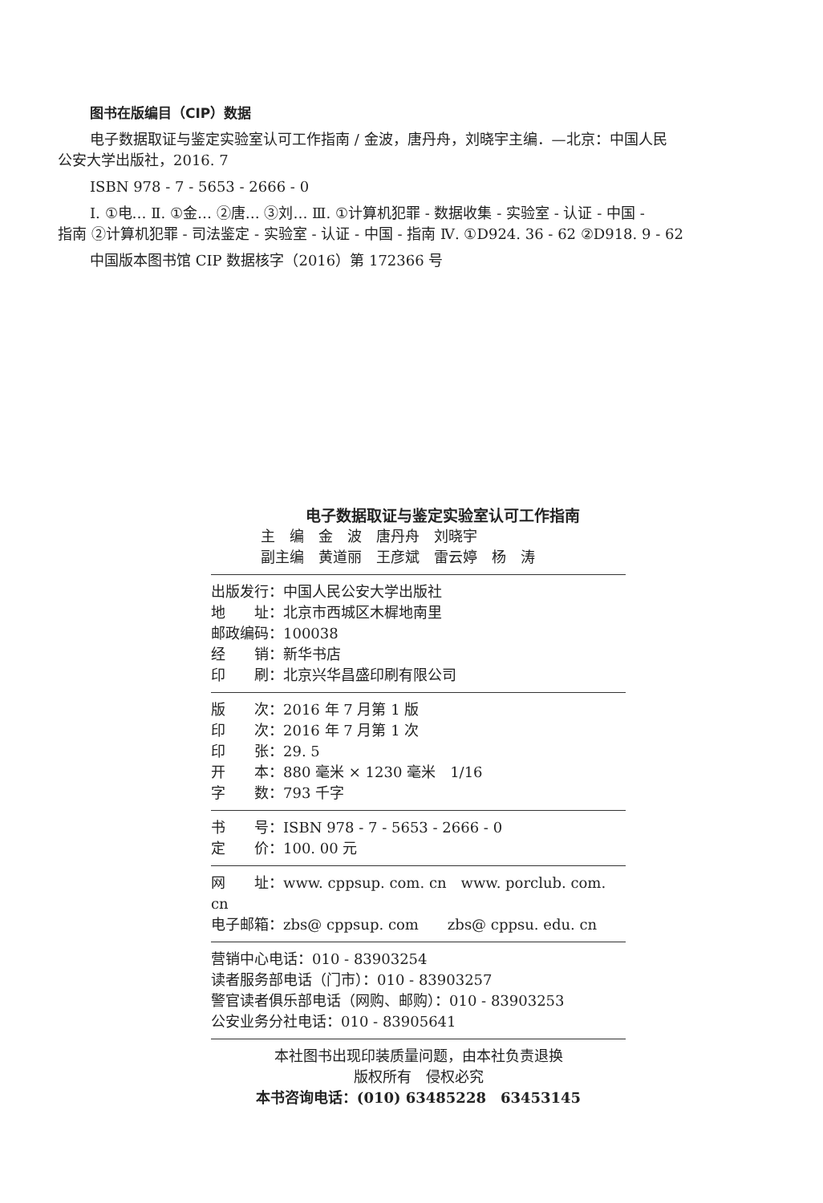图书在版编目（CIP）数据
电子数据取证与鉴定实验室认可工作指南 / 金波，唐丹舟，刘晓宇主编．—北京：中国人民
公安大学出版社，2016. 7
ISBN 978 - 7 - 5653 - 2666 - 0
Ⅰ. ①电… Ⅱ. ①金… ②唐… ③刘… Ⅲ. ①计算机犯罪 - 数据收集 - 实验室 - 认证 - 中国 -
指南 ②计算机犯罪 - 司法鉴定 - 实验室 - 认证 - 中国 - 指南 Ⅳ. ①D924. 36 - 62 ②D918. 9 - 62
中国版本图书馆 CIP 数据核字（2016）第 172366 号
电子数据取证与鉴定实验室认可工作指南
主　编　金　波　唐丹舟　刘晓宇
副主编　黄道丽　王彦斌　雷云婷　杨　涛
出版发行：中国人民公安大学出版社
地　　址：北京市西城区木樨地南里
邮政编码：100038
经　　销：新华书店
印　　刷：北京兴华昌盛印刷有限公司
版　　次：2016 年 7 月第 1 版
印　　次：2016 年 7 月第 1 次
印　　张：29. 5
开　　本：880 毫米 × 1230 毫米　1/16
字　　数：793 千字
书　　号：ISBN 978 - 7 - 5653 - 2666 - 0
定　　价：100. 00 元
网　　址：www. cppsup. com. cn　www. porclub. com. cn
电子邮箱：zbs@ cppsup. com　　zbs@ cppsu. edu. cn
营销中心电话：010 - 83903254
读者服务部电话（门市）：010 - 83903257
警官读者俱乐部电话（网购、邮购）：010 - 83903253
公安业务分社电话：010 - 83905641
本社图书出现印装质量问题，由本社负责退换
版权所有　侵权必究
本书咨询电话：(010) 63485228　63453145